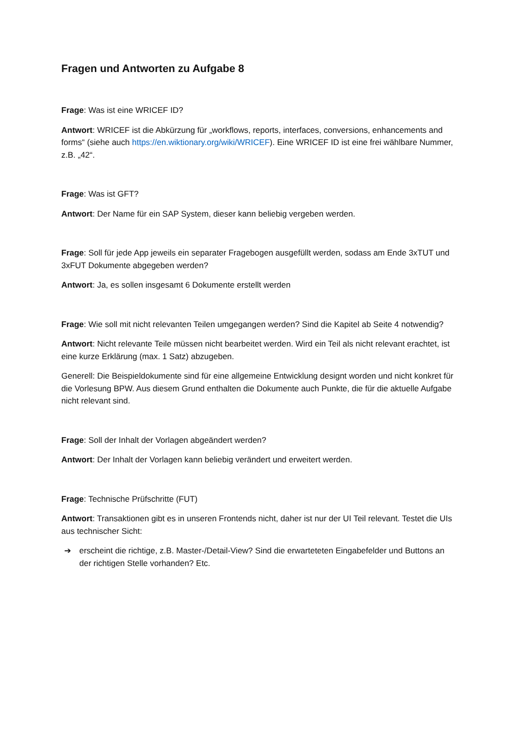Fragen und Antworten zu Aufgabe 8
Frage: Was ist eine WRICEF ID?
Antwort: WRICEF ist die Abkürzung für „workflows, reports, interfaces, conversions, enhancements and forms“ (siehe auch https://en.wiktionary.org/wiki/WRICEF). Eine WRICEF ID ist eine frei wählbare Nummer, z.B. „42“.
Frage: Was ist GFT?
Antwort: Der Name für ein SAP System, dieser kann beliebig vergeben werden.
Frage: Soll für jede App jeweils ein separater Fragebogen ausgefüllt werden, sodass am Ende 3xTUT und 3xFUT Dokumente abgegeben werden?
Antwort: Ja, es sollen insgesamt 6 Dokumente erstellt werden
Frage: Wie soll mit nicht relevanten Teilen umgegangen werden? Sind die Kapitel ab Seite 4 notwendig?
Antwort: Nicht relevante Teile müssen nicht bearbeitet werden. Wird ein Teil als nicht relevant erachtet, ist eine kurze Erklärung (max. 1 Satz) abzugeben.
Generell: Die Beispieldokumente sind für eine allgemeine Entwicklung designt worden und nicht konkret für die Vorlesung BPW. Aus diesem Grund enthalten die Dokumente auch Punkte, die für die aktuelle Aufgabe nicht relevant sind.
Frage: Soll der Inhalt der Vorlagen abgeändert werden?
Antwort: Der Inhalt der Vorlagen kann beliebig verändert und erweitert werden.
Frage: Technische Prüfschritte (FUT)
Antwort: Transaktionen gibt es in unseren Frontends nicht, daher ist nur der UI Teil relevant. Testet die UIs aus technischer Sicht:
➔ erscheint die richtige, z.B. Master-/Detail-View? Sind die erwarteteten Eingabefelder und Buttons an der richtigen Stelle vorhanden? Etc.